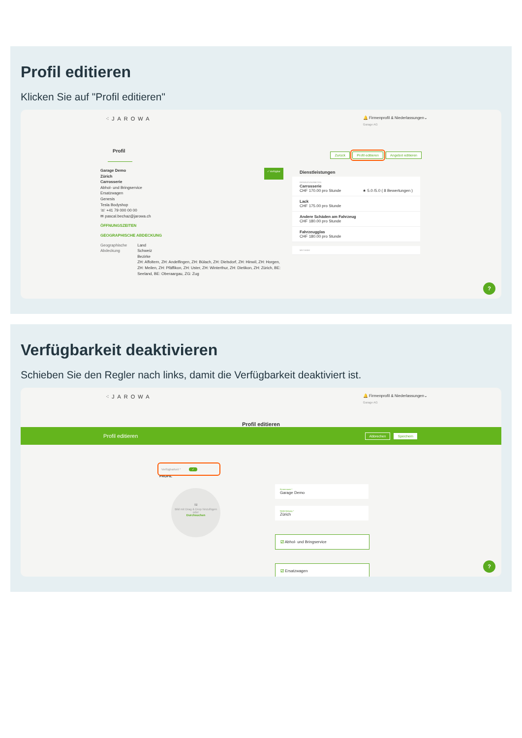Profil editieren
Klicken Sie auf "Profil editieren"
⁖JAROWA
🔔 Firmenprofil & Niederlassungen⌄
Garage AG
Profil
Zurück Profil editieren Angebot editieren
Garage Demo
Zürich
Carrosserie
✓ Verfügbar
Abhol- und Bringservice
Ersatzwagen
Genesis
Tesla Bodyshop
☏ +41 79 000 00 00
✉ pascal.bechaz@jarowa.ch
ÖFFNUNGSZEITEN
GEOGRAPHISCHE ABDECKUNG
Geographische Abdeckung Land
Schweiz
Bezirke
ZH: Affoltern, ZH: Andelfingen, ZH: Bülach, ZH: Dielsdorf, ZH: Hinwil, ZH: Horgen, ZH: Meilen, ZH: Pfäffikon, ZH: Uster, ZH: Winterthur, ZH: Dietikon, ZH: Zürich, BE: Seeland, BE: Oberaargau, ZG: Zug
Dienstleistungen
REPARATURARBEITEN
Carrosserie
CHF 170.00 pro Stunde ★ 5.0 /5.0 ( 8 Bewertungen )
Lack
CHF 175.00 pro Stunde
Andere Schäden am Fahrzeug
CHF 180.00 pro Stunde
Fahrzeugglas
CHF 180.00 pro Stunde
MECHANIK
?
Verfügbarkeit deaktivieren
Schieben Sie den Regler nach links, damit die Verfügbarkeit deaktiviert ist.
⁖JAROWA
🔔 Firmenprofil & Niederlassungen⌄
Garage AG
Profil editieren
Profil editieren Abbrechen Speichern
Verfügbarkeit * ✓
PROFIL
🖼
Bild mit Drag & Drop hinzufügen
oder
Durchsuchen
Firmenname *
Garage Demo
Niederlassung *
Zürich
☑ Abhol- und Bringservice
☑ Ersatzwagen
?